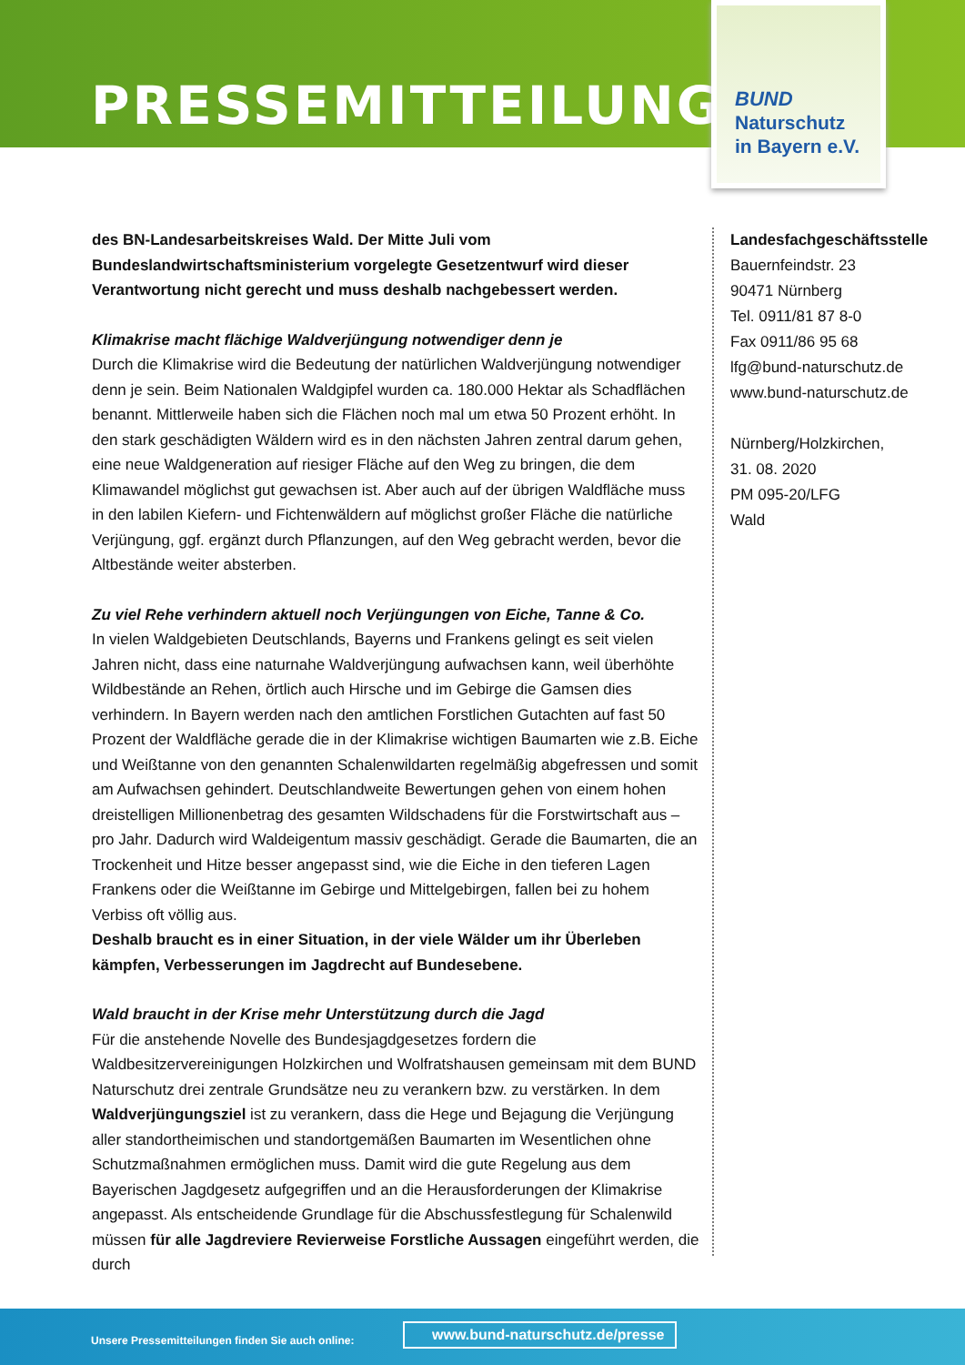PRESSEMITTEILUNG
BUND
Naturschutz
in Bayern e.V.
des BN-Landesarbeitskreises Wald. Der Mitte Juli vom Bundeslandwirtschaftsministerium vorgelegte Gesetzentwurf wird dieser Verantwortung nicht gerecht und muss deshalb nachgebessert werden.
Klimakrise macht flächige Waldverjüngung notwendiger denn je
Durch die Klimakrise wird die Bedeutung der natürlichen Waldverjüngung notwendiger denn je sein. Beim Nationalen Waldgipfel wurden ca. 180.000 Hektar als Schadflächen benannt. Mittlerweile haben sich die Flächen noch mal um etwa 50 Prozent erhöht. In den stark geschädigten Wäldern wird es in den nächsten Jahren zentral darum gehen, eine neue Waldgeneration auf riesiger Fläche auf den Weg zu bringen, die dem Klimawandel möglichst gut gewachsen ist. Aber auch auf der übrigen Waldfläche muss in den labilen Kiefern- und Fichtenwäldern auf möglichst großer Fläche die natürliche Verjüngung, ggf. ergänzt durch Pflanzungen, auf den Weg gebracht werden, bevor die Altbestände weiter absterben.
Zu viel Rehe verhindern aktuell noch Verjüngungen von Eiche, Tanne & Co.
In vielen Waldgebieten Deutschlands, Bayerns und Frankens gelingt es seit vielen Jahren nicht, dass eine naturnahe Waldverjüngung aufwachsen kann, weil überhöhte Wildbestände an Rehen, örtlich auch Hirsche und im Gebirge die Gamsen dies verhindern. In Bayern werden nach den amtlichen Forstlichen Gutachten auf fast 50 Prozent der Waldfläche gerade die in der Klimakrise wichtigen Baumarten wie z.B. Eiche und Weißtanne von den genannten Schalenwildarten regelmäßig abgefressen und somit am Aufwachsen gehindert. Deutschlandweite Bewertungen gehen von einem hohen dreistelligen Millionenbetrag des gesamten Wildschadens für die Forstwirtschaft aus – pro Jahr. Dadurch wird Waldeigentum massiv geschädigt. Gerade die Baumarten, die an Trockenheit und Hitze besser angepasst sind, wie die Eiche in den tieferen Lagen Frankens oder die Weißtanne im Gebirge und Mittelgebirgen, fallen bei zu hohem Verbiss oft völlig aus.
Deshalb braucht es in einer Situation, in der viele Wälder um ihr Überleben kämpfen, Verbesserungen im Jagdrecht auf Bundesebene.
Wald braucht in der Krise mehr Unterstützung durch die Jagd
Für die anstehende Novelle des Bundesjagdgesetzes fordern die Waldbesitzervereinigungen Holzkirchen und Wolfratshausen gemeinsam mit dem BUND Naturschutz drei zentrale Grundsätze neu zu verankern bzw. zu verstärken. In dem Waldverjüngungsziel ist zu verankern, dass die Hege und Bejagung die Verjüngung aller standortheimischen und standortgemäßen Baumarten im Wesentlichen ohne Schutzmaßnahmen ermöglichen muss. Damit wird die gute Regelung aus dem Bayerischen Jagdgesetz aufgegriffen und an die Herausforderungen der Klimakrise angepasst. Als entscheidende Grundlage für die Abschussfestlegung für Schalenwild müssen für alle Jagdreviere Revierweise Forstliche Aussagen eingeführt werden, die durch
Landesfachgeschäftsstelle
Bauernfeindstr. 23
90471 Nürnberg
Tel. 0911/81 87 8-0
Fax 0911/86 95 68
lfg@bund-naturschutz.de
www.bund-naturschutz.de
Nürnberg/Holzkirchen,
31. 08. 2020
PM 095-20/LFG
Wald
Unsere Pressemitteilungen finden Sie auch online:
www.bund-naturschutz.de/presse